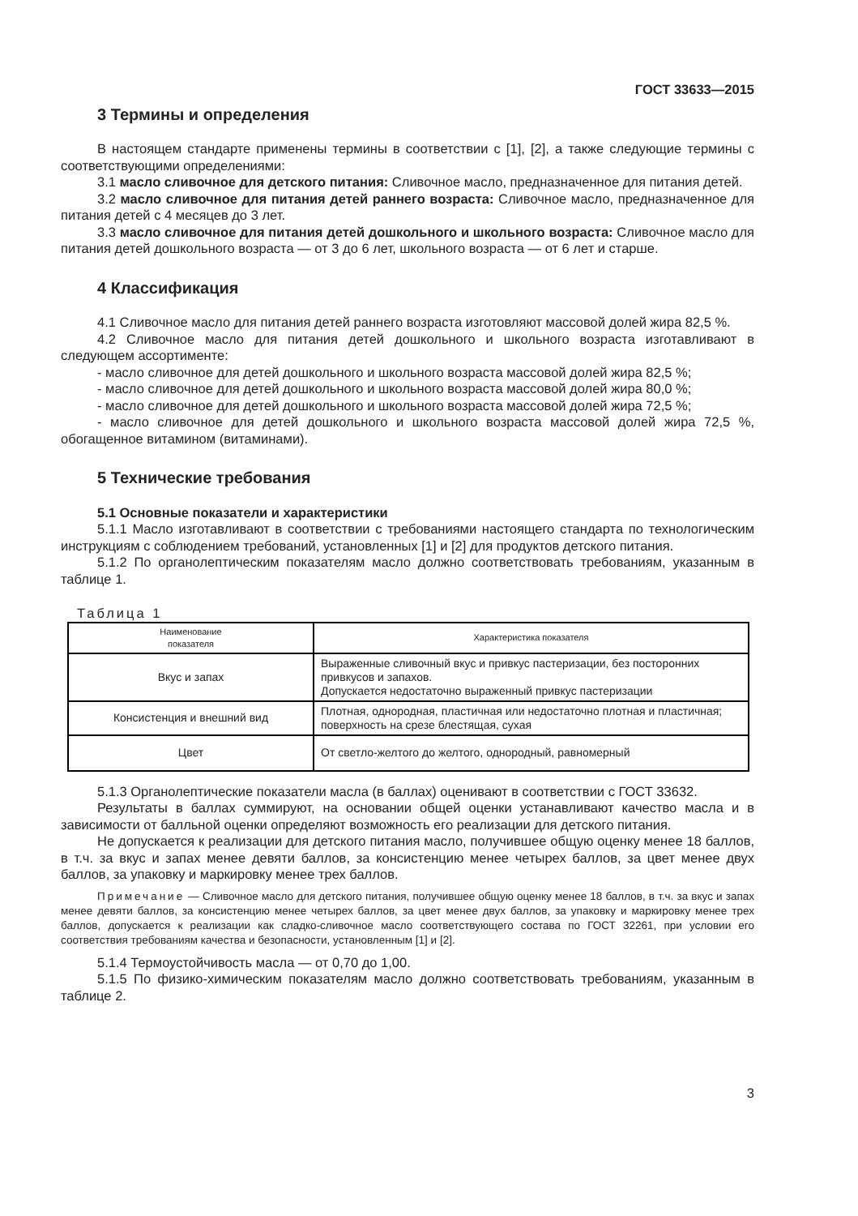ГОСТ 33633—2015
3 Термины и определения
В настоящем стандарте применены термины в соответствии с [1], [2], а также следующие термины с соответствующими определениями:
3.1 масло сливочное для детского питания: Сливочное масло, предназначенное для питания детей.
3.2 масло сливочное для питания детей раннего возраста: Сливочное масло, предназначенное для питания детей с 4 месяцев до 3 лет.
3.3 масло сливочное для питания детей дошкольного и школьного возраста: Сливочное масло для питания детей дошкольного возраста — от 3 до 6 лет, школьного возраста — от 6 лет и старше.
4 Классификация
4.1 Сливочное масло для питания детей раннего возраста изготовляют массовой долей жира 82,5 %.
4.2 Сливочное масло для питания детей дошкольного и школьного возраста изготавливают в следующем ассортименте:
- масло сливочное для детей дошкольного и школьного возраста массовой долей жира 82,5 %;
- масло сливочное для детей дошкольного и школьного возраста массовой долей жира 80,0 %;
- масло сливочное для детей дошкольного и школьного возраста массовой долей жира 72,5 %;
- масло сливочное для детей дошкольного и школьного возраста массовой долей жира 72,5 %, обогащенное витамином (витаминами).
5 Технические требования
5.1 Основные показатели и характеристики
5.1.1 Масло изготавливают в соответствии с требованиями настоящего стандарта по технологическим инструкциям с соблюдением требований, установленных [1] и [2] для продуктов детского питания.
5.1.2 По органолептическим показателям масло должно соответствовать требованиям, указанным в таблице 1.
Таблица 1
| Наименование показателя | Характеристика показателя |
| --- | --- |
| Вкус и запах | Выраженные сливочный вкус и привкус пастеризации, без посторонних привкусов и запахов. Допускается недостаточно выраженный привкус пастеризации |
| Консистенция и внешний вид | Плотная, однородная, пластичная или недостаточно плотная и пластичная; поверхность на срезе блестящая, сухая |
| Цвет | От светло-желтого до желтого, однородный, равномерный |
5.1.3 Органолептические показатели масла (в баллах) оценивают в соответствии с ГОСТ 33632.
Результаты в баллах суммируют, на основании общей оценки устанавливают качество масла и в зависимости от балльной оценки определяют возможность его реализации для детского питания.
Не допускается к реализации для детского питания масло, получившее общую оценку менее 18 баллов, в т.ч. за вкус и запах менее девяти баллов, за консистенцию менее четырех баллов, за цвет менее двух баллов, за упаковку и маркировку менее трех баллов.
Примечание — Сливочное масло для детского питания, получившее общую оценку менее 18 баллов, в т.ч. за вкус и запах менее девяти баллов, за консистенцию менее четырех баллов, за цвет менее двух баллов, за упаковку и маркировку менее трех баллов, допускается к реализации как сладко-сливочное масло соответствующего состава по ГОСТ 32261, при условии его соответствия требованиям качества и безопасности, установленным [1] и [2].
5.1.4 Термоустойчивость масла — от 0,70 до 1,00.
5.1.5 По физико-химическим показателям масло должно соответствовать требованиям, указанным в таблице 2.
3